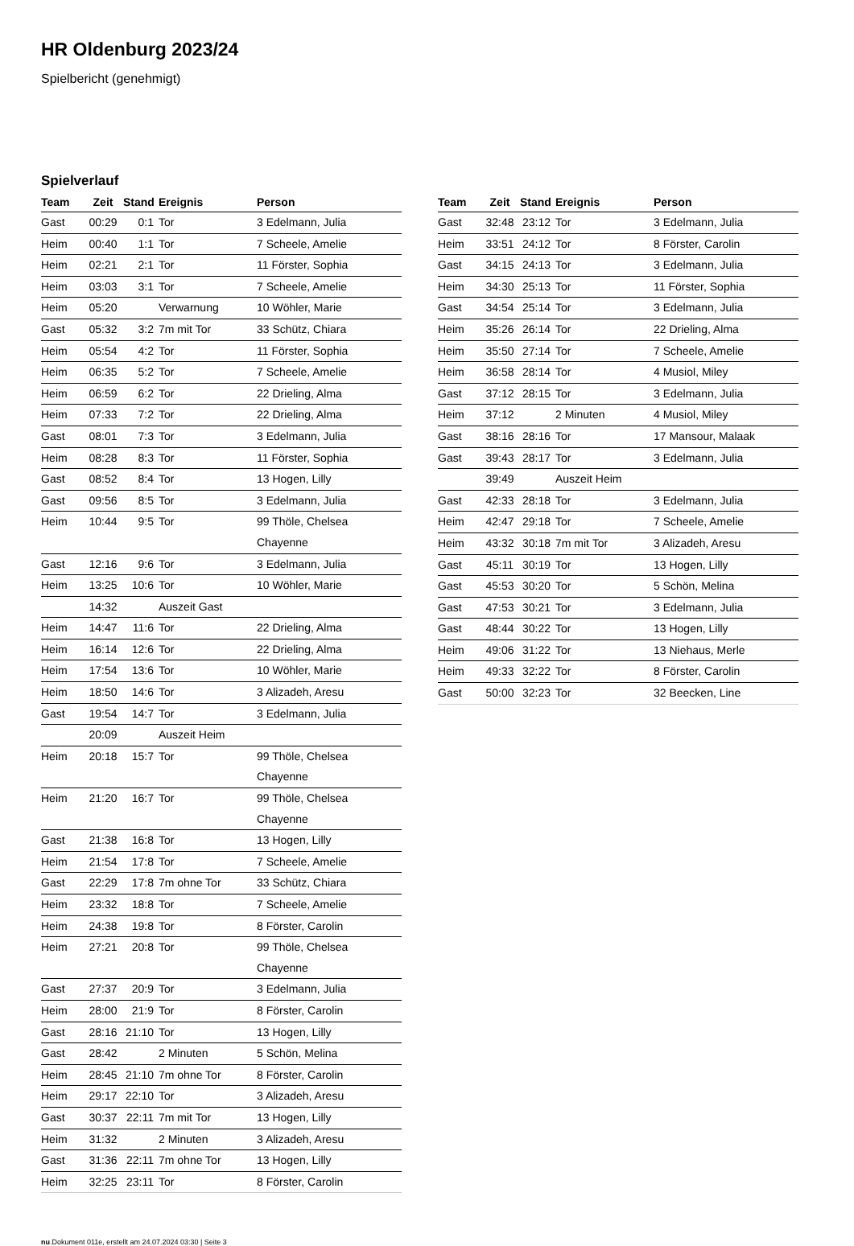HR Oldenburg 2023/24
Spielbericht (genehmigt)
Spielverlauf
| Team | Zeit | Stand | Ereignis | Person |
| --- | --- | --- | --- | --- |
| Gast | 00:29 | 0:1 | Tor | 3 Edelmann, Julia |
| Heim | 00:40 | 1:1 | Tor | 7 Scheele, Amelie |
| Heim | 02:21 | 2:1 | Tor | 11 Förster, Sophia |
| Heim | 03:03 | 3:1 | Tor | 7 Scheele, Amelie |
| Heim | 05:20 | | Verwarnung | 10 Wöhler, Marie |
| Gast | 05:32 | 3:2 | 7m mit Tor | 33 Schütz, Chiara |
| Heim | 05:54 | 4:2 | Tor | 11 Förster, Sophia |
| Heim | 06:35 | 5:2 | Tor | 7 Scheele, Amelie |
| Heim | 06:59 | 6:2 | Tor | 22 Drieling, Alma |
| Heim | 07:33 | 7:2 | Tor | 22 Drieling, Alma |
| Gast | 08:01 | 7:3 | Tor | 3 Edelmann, Julia |
| Heim | 08:28 | 8:3 | Tor | 11 Förster, Sophia |
| Gast | 08:52 | 8:4 | Tor | 13 Hogen, Lilly |
| Gast | 09:56 | 8:5 | Tor | 3 Edelmann, Julia |
| Heim | 10:44 | 9:5 | Tor | 99 Thöle, Chelsea Chayenne |
| Gast | 12:16 | 9:6 | Tor | 3 Edelmann, Julia |
| Heim | 13:25 | 10:6 | Tor | 10 Wöhler, Marie |
| | 14:32 | | Auszeit Gast | |
| Heim | 14:47 | 11:6 | Tor | 22 Drieling, Alma |
| Heim | 16:14 | 12:6 | Tor | 22 Drieling, Alma |
| Heim | 17:54 | 13:6 | Tor | 10 Wöhler, Marie |
| Heim | 18:50 | 14:6 | Tor | 3 Alizadeh, Aresu |
| Gast | 19:54 | 14:7 | Tor | 3 Edelmann, Julia |
| | 20:09 | | Auszeit Heim | |
| Heim | 20:18 | 15:7 | Tor | 99 Thöle, Chelsea Chayenne |
| Heim | 21:20 | 16:7 | Tor | 99 Thöle, Chelsea Chayenne |
| Gast | 21:38 | 16:8 | Tor | 13 Hogen, Lilly |
| Heim | 21:54 | 17:8 | Tor | 7 Scheele, Amelie |
| Gast | 22:29 | 17:8 | 7m ohne Tor | 33 Schütz, Chiara |
| Heim | 23:32 | 18:8 | Tor | 7 Scheele, Amelie |
| Heim | 24:38 | 19:8 | Tor | 8 Förster, Carolin |
| Heim | 27:21 | 20:8 | Tor | 99 Thöle, Chelsea Chayenne |
| Gast | 27:37 | 20:9 | Tor | 3 Edelmann, Julia |
| Heim | 28:00 | 21:9 | Tor | 8 Förster, Carolin |
| Gast | 28:16 | 21:10 | Tor | 13 Hogen, Lilly |
| Gast | 28:42 | | 2 Minuten | 5 Schön, Melina |
| Heim | 28:45 | 21:10 | 7m ohne Tor | 8 Förster, Carolin |
| Heim | 29:17 | 22:10 | Tor | 3 Alizadeh, Aresu |
| Gast | 30:37 | 22:11 | 7m mit Tor | 13 Hogen, Lilly |
| Heim | 31:32 | | 2 Minuten | 3 Alizadeh, Aresu |
| Gast | 31:36 | 22:11 | 7m ohne Tor | 13 Hogen, Lilly |
| Heim | 32:25 | 23:11 | Tor | 8 Förster, Carolin |
| Team | Zeit | Stand | Ereignis | Person |
| --- | --- | --- | --- | --- |
| Gast | 32:48 | 23:12 | Tor | 3 Edelmann, Julia |
| Heim | 33:51 | 24:12 | Tor | 8 Förster, Carolin |
| Gast | 34:15 | 24:13 | Tor | 3 Edelmann, Julia |
| Heim | 34:30 | 25:13 | Tor | 11 Förster, Sophia |
| Gast | 34:54 | 25:14 | Tor | 3 Edelmann, Julia |
| Heim | 35:26 | 26:14 | Tor | 22 Drieling, Alma |
| Heim | 35:50 | 27:14 | Tor | 7 Scheele, Amelie |
| Heim | 36:58 | 28:14 | Tor | 4 Musiol, Miley |
| Gast | 37:12 | 28:15 | Tor | 3 Edelmann, Julia |
| Heim | 37:12 | | 2 Minuten | 4 Musiol, Miley |
| Gast | 38:16 | 28:16 | Tor | 17 Mansour, Malaak |
| Gast | 39:43 | 28:17 | Tor | 3 Edelmann, Julia |
| | 39:49 | | Auszeit Heim | |
| Gast | 42:33 | 28:18 | Tor | 3 Edelmann, Julia |
| Heim | 42:47 | 29:18 | Tor | 7 Scheele, Amelie |
| Heim | 43:32 | 30:18 | 7m mit Tor | 3 Alizadeh, Aresu |
| Gast | 45:11 | 30:19 | Tor | 13 Hogen, Lilly |
| Gast | 45:53 | 30:20 | Tor | 5 Schön, Melina |
| Gast | 47:53 | 30:21 | Tor | 3 Edelmann, Julia |
| Gast | 48:44 | 30:22 | Tor | 13 Hogen, Lilly |
| Heim | 49:06 | 31:22 | Tor | 13 Niehaus, Merle |
| Heim | 49:33 | 32:22 | Tor | 8 Förster, Carolin |
| Gast | 50:00 | 32:23 | Tor | 32 Beecken, Line |
nu.Dokument 011e, erstellt am 24.07.2024 03:30 | Seite 3